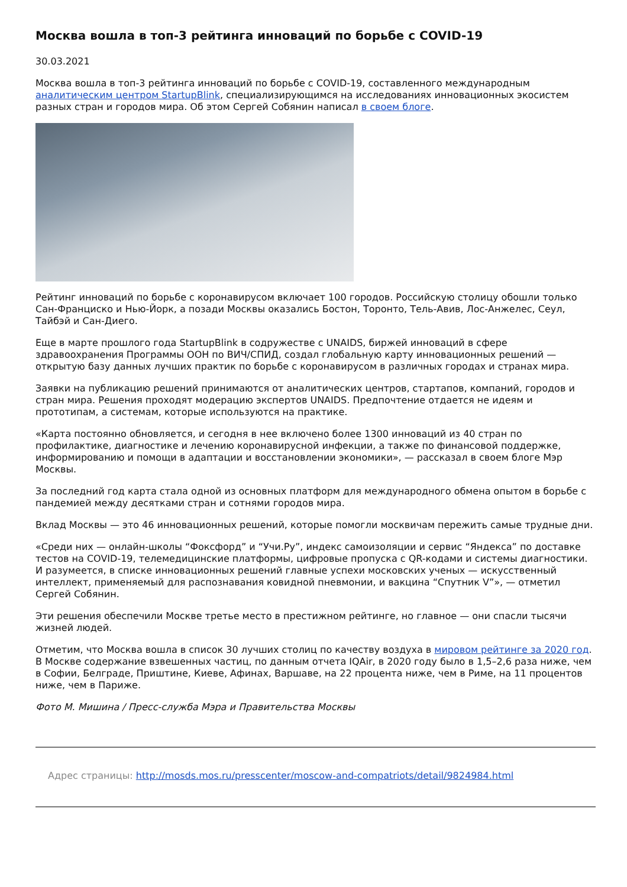Москва вошла в топ-3 рейтинга инноваций по борьбе с COVID-19
30.03.2021
Москва вошла в топ-3 рейтинга инноваций по борьбе с COVID-19, составленного международным аналитическим центром StartupBlink, специализирующимся на исследованиях инновационных экосистем разных стран и городов мира. Об этом Сергей Собянин написал в своем блоге.
Рейтинг инноваций по борьбе с коронавирусом включает 100 городов. Российскую столицу обошли только Сан-Франциско и Нью-Йорк, а позади Москвы оказались Бостон, Торонто, Тель-Авив, Лос-Анжелес, Сеул, Тайбэй и Сан-Диего.
Еще в марте прошлого года StartupBlink в содружестве с UNAIDS, биржей инноваций в сфере здравоохранения Программы ООН по ВИЧ/СПИД, создал глобальную карту инновационных решений — открытую базу данных лучших практик по борьбе с коронавирусом в различных городах и странах мира.
Заявки на публикацию решений принимаются от аналитических центров, стартапов, компаний, городов и стран мира. Решения проходят модерацию экспертов UNAIDS. Предпочтение отдается не идеям и прототипам, а системам, которые используются на практике.
«Карта постоянно обновляется, и сегодня в нее включено более 1300 инноваций из 40 стран по профилактике, диагностике и лечению коронавирусной инфекции, а также по финансовой поддержке, информированию и помощи в адаптации и восстановлении экономики», — рассказал в своем блоге Мэр Москвы.
За последний год карта стала одной из основных платформ для международного обмена опытом в борьбе с пандемией между десятками стран и сотнями городов мира.
Вклад Москвы — это 46 инновационных решений, которые помогли москвичам пережить самые трудные дни.
«Среди них — онлайн-школы “Фоксфорд” и “Учи.Ру”, индекс самоизоляции и сервис “Яндекса” по доставке тестов на COVID-19, телемедицинские платформы, цифровые пропуска с QR-кодами и системы диагностики. И разумеется, в списке инновационных решений главные успехи московских ученых — искусственный интеллект, применяемый для распознавания ковидной пневмонии, и вакцина “Спутник V”», — отметил Сергей Собянин.
Эти решения обеспечили Москве третье место в престижном рейтинге, но главное — они спасли тысячи жизней людей.
Отметим, что Москва вошла в список 30 лучших столиц по качеству воздуха в мировом рейтинге за 2020 год. В Москве содержание взвешенных частиц, по данным отчета IQAir, в 2020 году было в 1,5–2,6 раза ниже, чем в Софии, Белграде, Приштине, Киеве, Афинах, Варшаве, на 22 процента ниже, чем в Риме, на 11 процентов ниже, чем в Париже.
Фото М. Мишина / Пресс-служба Мэра и Правительства Москвы
Адрес страницы: http://mosds.mos.ru/presscenter/moscow-and-compatriots/detail/9824984.html